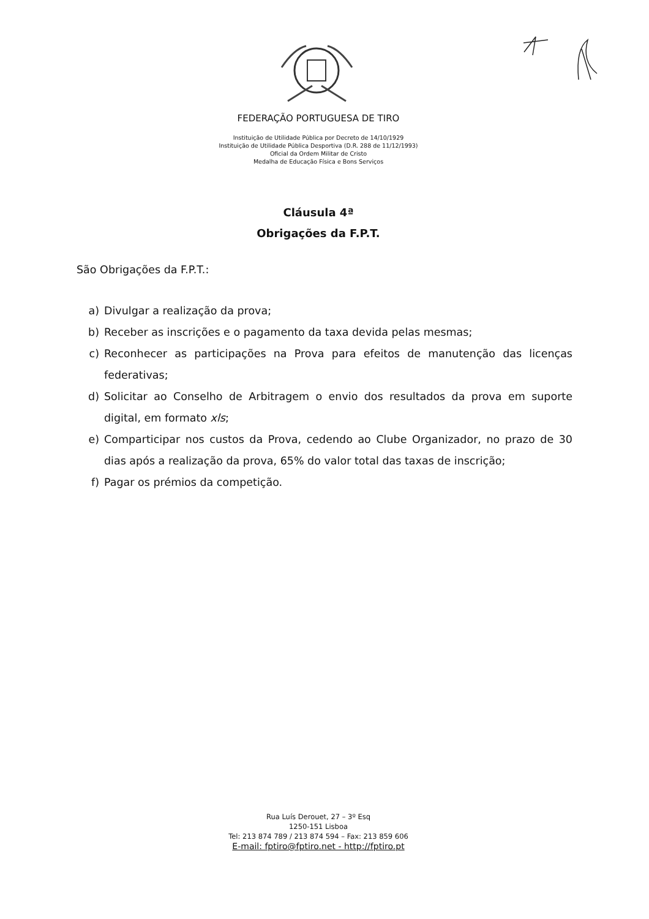FEDERAÇÃO PORTUGUESA DE TIRO
Instituição de Utilidade Pública por Decreto de 14/10/1929
Instituição de Utilidade Pública Desportiva (D.R. 288 de 11/12/1993)
Oficial da Ordem Militar de Cristo
Medalha de Educação Física e Bons Serviços
Cláusula 4ª
Obrigações da F.P.T.
São Obrigações da F.P.T.:
a) Divulgar a realização da prova;
b) Receber as inscrições e o pagamento da taxa devida pelas mesmas;
c) Reconhecer as participações na Prova para efeitos de manutenção das licenças federativas;
d) Solicitar ao Conselho de Arbitragem o envio dos resultados da prova em suporte digital, em formato xls;
e) Comparticipar nos custos da Prova, cedendo ao Clube Organizador, no prazo de 30 dias após a realização da prova, 65% do valor total das taxas de inscrição;
f) Pagar os prémios da competição.
Rua Luís Derouet, 27 – 3º Esq
1250-151 Lisboa
Tel: 213 874 789 / 213 874 594 – Fax: 213 859 606
E-mail: fptiro@fptiro.net - http://fptiro.pt